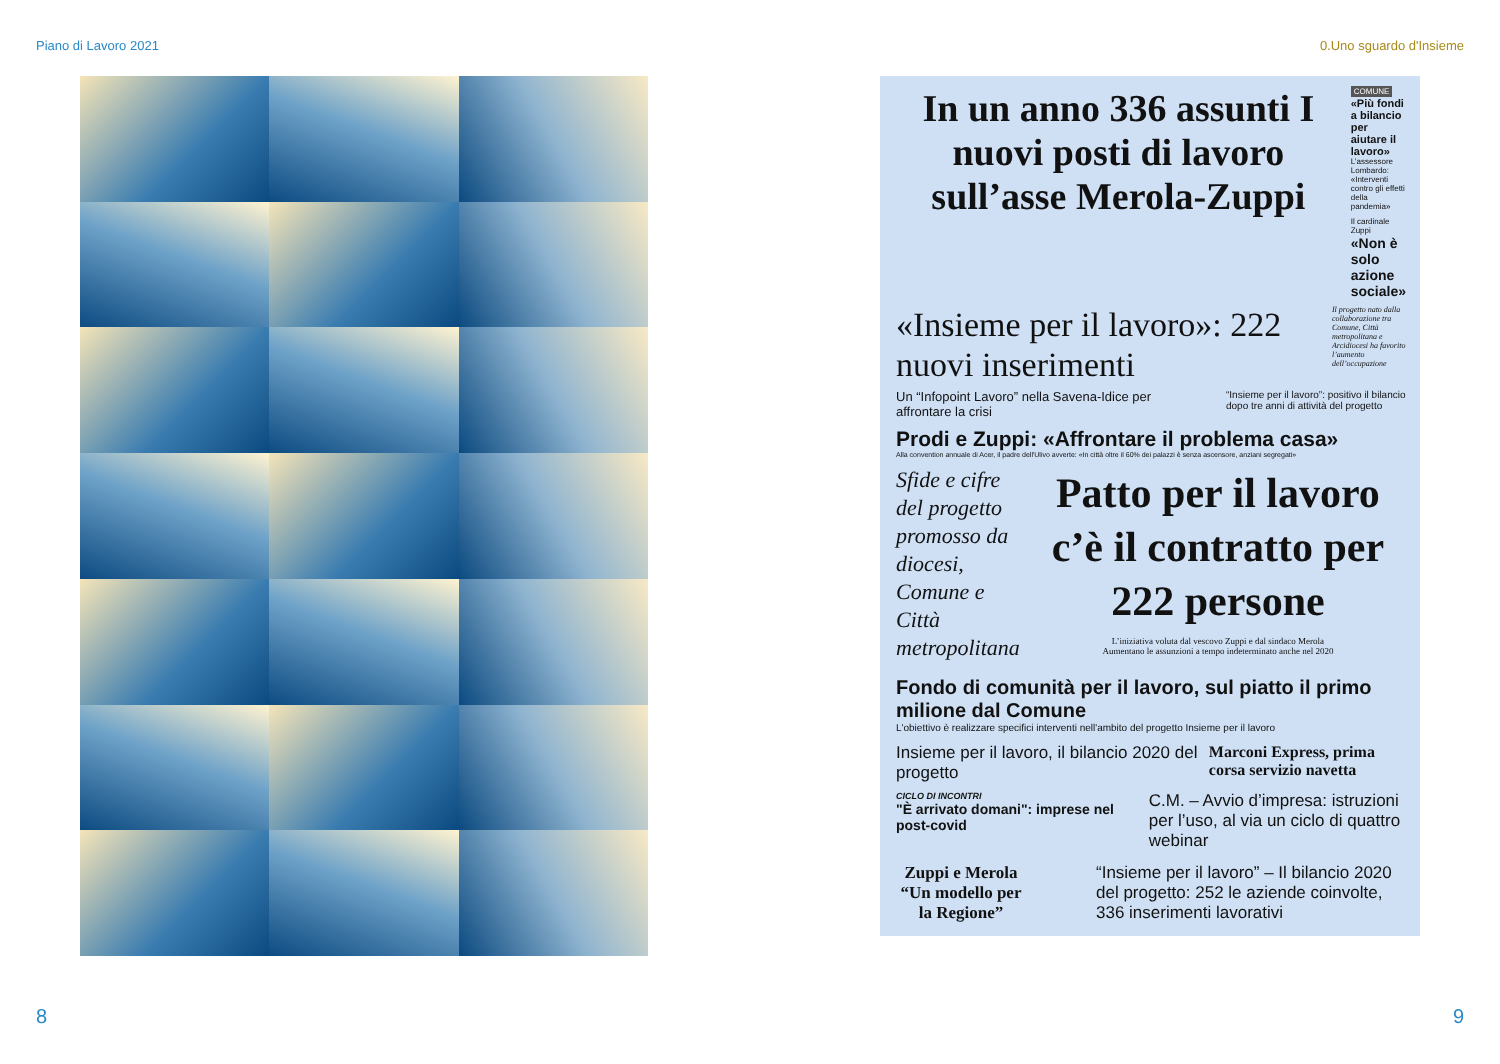Piano di Lavoro 2021 0.Uno sguardo d'Insieme
In un anno 336 assunti I nuovi posti di lavoro sull’asse Merola-Zuppi
COMUNE
«Più fondi a bilancio per aiutare il lavoro»
L’assessore Lombardo: «Interventi contro gli effetti della pandemia»
Il cardinale Zuppi
«Non è solo azione sociale»
«Insieme per il lavoro»: 222 nuovi inserimenti
Il progetto nato dalla collaborazione tra Comune, Città metropolitana e Arcidiocesi ha favorito l’aumento dell’occupazione
Un “Infopoint Lavoro” nella Savena-Idice per affrontare la crisi
“Insieme per il lavoro”: positivo il bilancio dopo tre anni di attività del progetto
Prodi e Zuppi: «Affrontare il problema casa»
Alla convention annuale di Acer, il padre dell'Ulivo avverte: «In città oltre il 60% dei palazzi è senza ascensore, anziani segregati»
Sfide e cifre del progetto promosso da diocesi, Comune e Città metropolitana
Patto per il lavoro c’è il contratto per 222 persone
L’iniziativa voluta dal vescovo Zuppi e dal sindaco Merola
Aumentano le assunzioni a tempo indeterminato anche nel 2020
Fondo di comunità per il lavoro, sul piatto il primo milione dal Comune
L'obiettivo è realizzare specifici interventi nell'ambito del progetto Insieme per il lavoro
Insieme per il lavoro, il bilancio 2020 del progetto
Marconi Express, prima corsa servizio navetta
CICLO DI INCONTRI
"È arrivato domani": imprese nel post-covid
C.M. – Avvio d’impresa: istruzioni per l’uso, al via un ciclo di quattro webinar
Zuppi e Merola “Un modello per la Regione”
“Insieme per il lavoro” – Il bilancio 2020 del progetto: 252 le aziende coinvolte, 336 inserimenti lavorativi
8 9